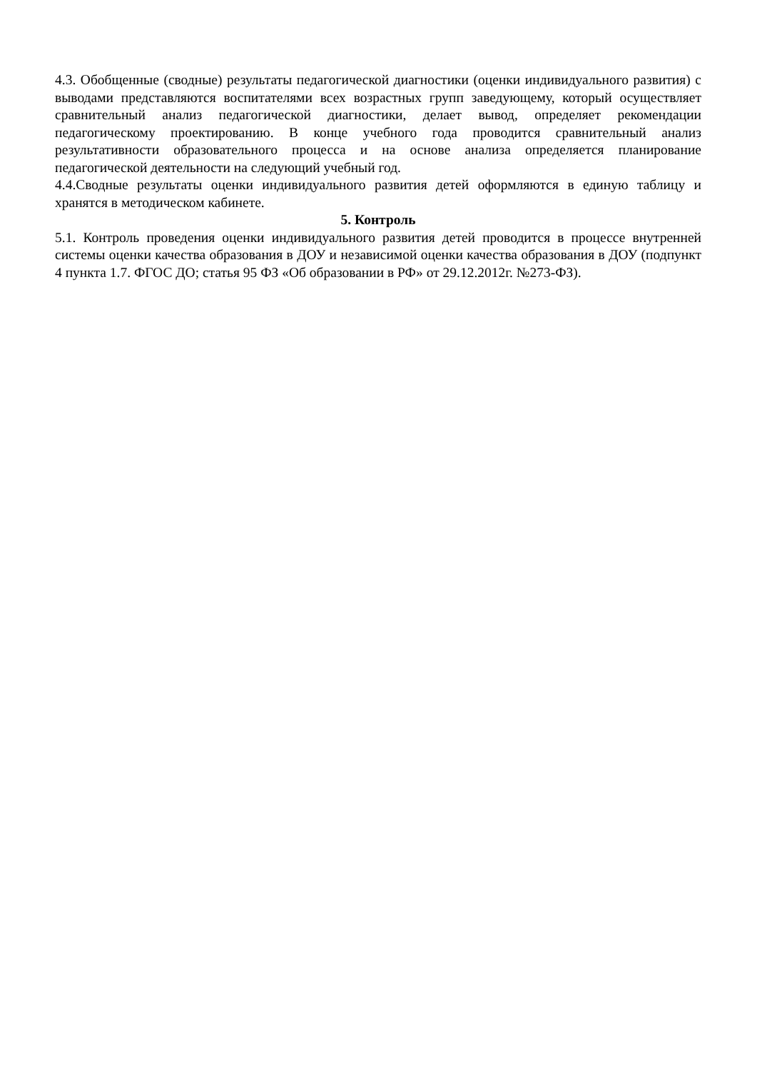4.3. Обобщенные (сводные) результаты педагогической диагностики (оценки индивидуального развития) с выводами представляются воспитателями всех возрастных групп заведующему, который осуществляет сравнительный анализ педагогической диагностики, делает вывод, определяет рекомендации педагогическому проектированию. В конце учебного года проводится сравнительный анализ результативности образовательного процесса и на основе анализа определяется планирование педагогической деятельности на следующий учебный год.
4.4.Сводные результаты оценки индивидуального развития детей оформляются в единую таблицу и хранятся в методическом кабинете.
5. Контроль
5.1. Контроль проведения оценки индивидуального развития детей проводится в процессе внутренней системы оценки качества образования в ДОУ и независимой оценки качества образования в ДОУ (подпункт 4 пункта 1.7. ФГОС ДО; статья 95 ФЗ «Об образовании в РФ» от 29.12.2012г. №273-ФЗ).